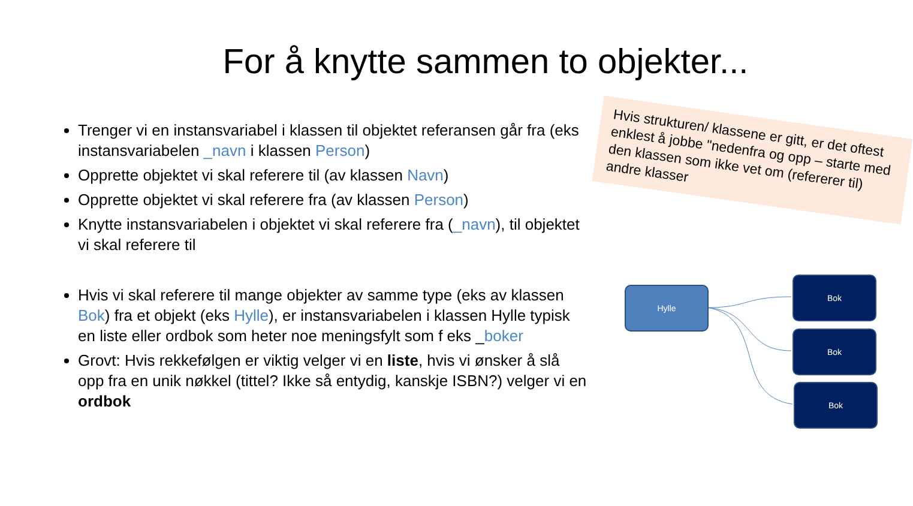For å knytte sammen to objekter...
Trenger vi en instansvariabel i klassen til objektet referansen går fra (eks instansvariabelen _navn i klassen Person)
Opprette objektet vi skal referere til (av klassen Navn)
Opprette objektet vi skal referere fra (av klassen Person)
Knytte instansvariabelen i objektet vi skal referere fra (_navn), til objektet vi skal referere til
Hvis vi skal referere til mange objekter av samme type (eks av klassen Bok) fra et objekt (eks Hylle), er instansvariabelen i klassen Hylle typisk en liste eller ordbok som heter noe meningsfylt som f eks _boker
Grovt: Hvis rekkefølgen er viktig velger vi en liste, hvis vi ønsker å slå opp fra en unik nøkkel (tittel? Ikke så entydig, kanskje ISBN?) velger vi en ordbok
Hvis strukturen/ klassene er gitt, er det oftest enklest å jobbe "nedenfra og opp – starte med den klassen som ikke vet om (refererer til) andre klasser
Hylle
Bok
Bok
Bok